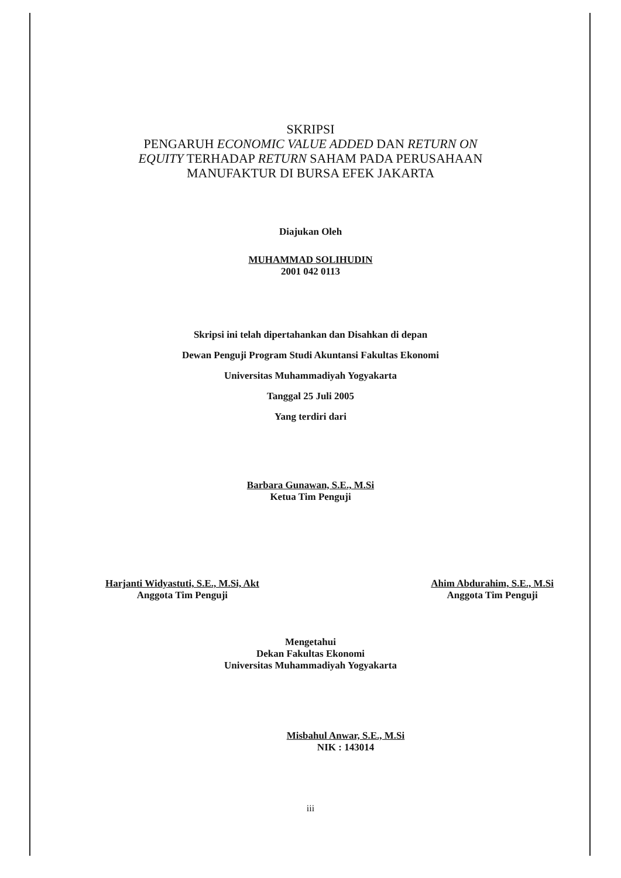SKRIPSI
PENGARUH ECONOMIC VALUE ADDED DAN RETURN ON
EQUITY TERHADAP RETURN SAHAM PADA PERUSAHAAN
MANUFAKTUR DI BURSA EFEK JAKARTA
Diajukan Oleh
MUHAMMAD SOLIHUDIN
2001 042 0113
Skripsi ini telah dipertahankan dan Disahkan di depan
Dewan Penguji Program Studi Akuntansi Fakultas Ekonomi
Universitas Muhammadiyah Yogyakarta
Tanggal 25 Juli 2005
Yang terdiri dari
Barbara Gunawan, S.E., M.Si
Ketua Tim Penguji
Harjanti Widyastuti, S.E., M.Si, Akt
Anggota Tim Penguji
Ahim Abdurahim, S.E., M.Si
Anggota Tim Penguji
Mengetahui
Dekan Fakultas Ekonomi
Universitas Muhammadiyah Yogyakarta
Misbahul Anwar, S.E., M.Si
NIK : 143014
iii